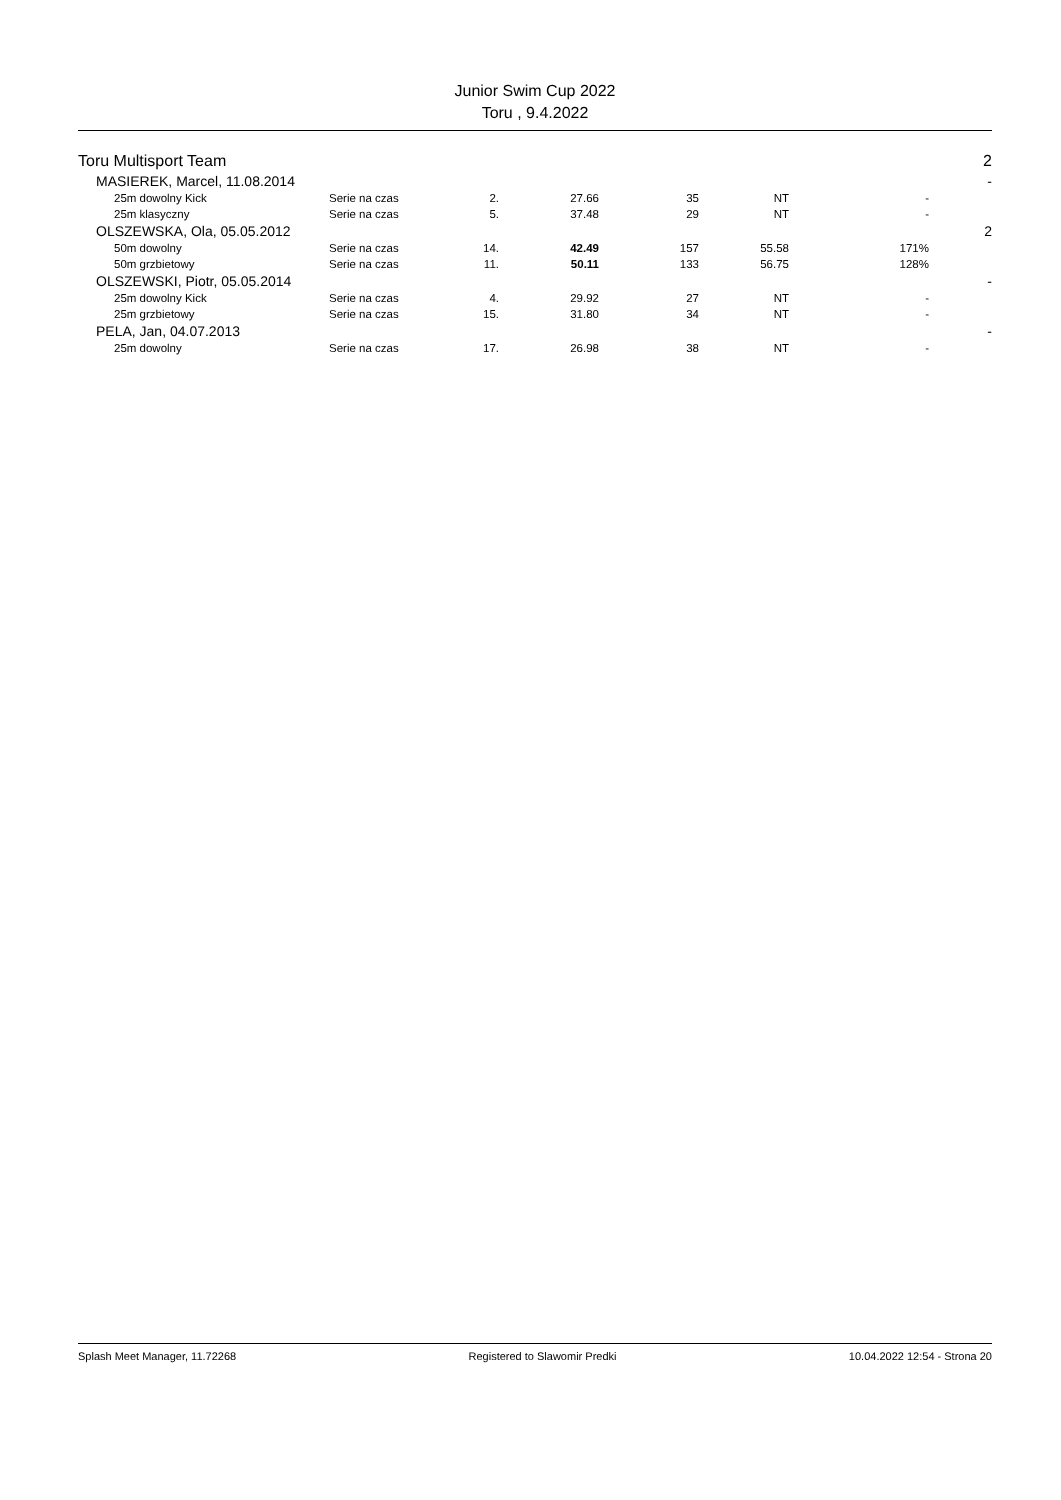Junior Swim Cup 2022
Toru , 9.4.2022
| Toru Multisport Team | | | | | | | | | 2 |
| | MASIEREK, Marcel, 11.08.2014 | | | | | | | | - |
| | | 25m dowolny Kick | Serie na czas | 2. | 27.66 | 35 | NT | - | |
| | | 25m klasyczny | Serie na czas | 5. | 37.48 | 29 | NT | - | |
| | OLSZEWSKA, Ola, 05.05.2012 | | | | | | | | 2 |
| | | 50m dowolny | Serie na czas | 14. | 42.49 | 157 | 55.58 | 171% | |
| | | 50m grzbietowy | Serie na czas | 11. | 50.11 | 133 | 56.75 | 128% | |
| | OLSZEWSKI, Piotr, 05.05.2014 | | | | | | | | - |
| | | 25m dowolny Kick | Serie na czas | 4. | 29.92 | 27 | NT | - | |
| | | 25m grzbietowy | Serie na czas | 15. | 31.80 | 34 | NT | - | |
| | PELA, Jan, 04.07.2013 | | | | | | | | - |
| | | 25m dowolny | Serie na czas | 17. | 26.98 | 38 | NT | - | |
Splash Meet Manager, 11.72268 Registered to Slawomir Predki 10.04.2022 12:54 - Strona 20